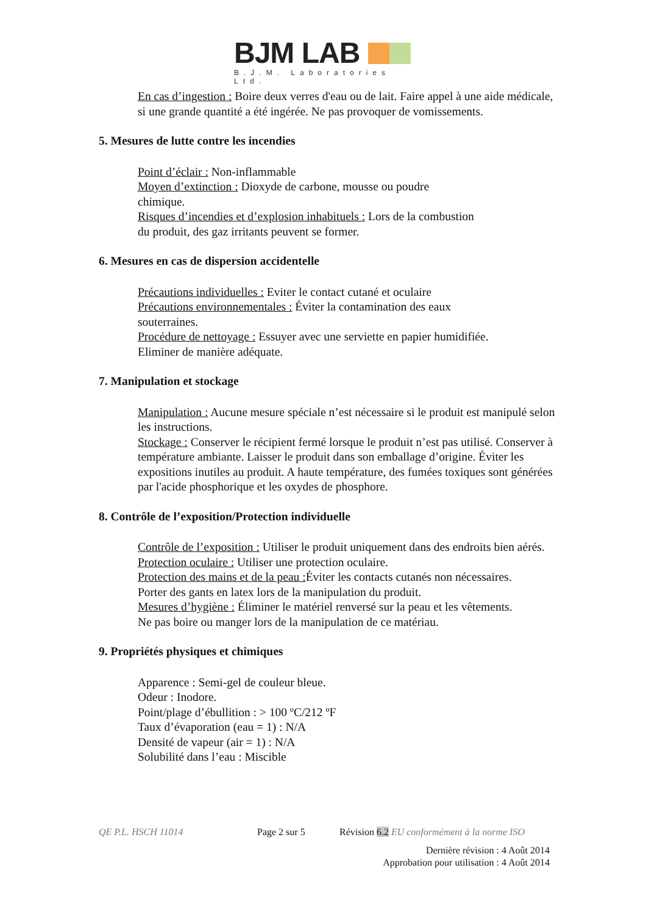BJM LAB
B.J.M. Laboratories Ltd.
En cas d’ingestion : Boire deux verres d'eau ou de lait. Faire appel à une aide médicale, si une grande quantité a été ingérée. Ne pas provoquer de vomissements.
5. Mesures de lutte contre les incendies
Point d’éclair : Non-inflammable
Moyen d’extinction : Dioxyde de carbone, mousse ou poudre
chimique.
Risques d’incendies et d’explosion inhabituels : Lors de la combustion
du produit, des gaz irritants peuvent se former.
6. Mesures en cas de dispersion accidentelle
Précautions individuelles : Eviter le contact cutané et oculaire
Précautions environnementales : Éviter la contamination des eaux
souterraines.
Procédure de nettoyage : Essuyer avec une serviette en papier humidifiée.
Eliminer de manière adéquate.
7. Manipulation et stockage
Manipulation : Aucune mesure spéciale n’est nécessaire si le produit est manipulé selon les instructions.
Stockage : Conserver le récipient fermé lorsque le produit n’est pas utilisé. Conserver à température ambiante. Laisser le produit dans son emballage d’origine. Éviter les expositions inutiles au produit. A haute température, des fumées toxiques sont générées par l'acide phosphorique et les oxydes de phosphore.
8. Contrôle de l’exposition/Protection individuelle
Contrôle de l’exposition : Utiliser le produit uniquement dans des endroits bien aérés.
Protection oculaire : Utiliser une protection oculaire.
Protection des mains et de la peau : Éviter les contacts cutanés non nécessaires.
Porter des gants en latex lors de la manipulation du produit.
Mesures d’hygiène : Éliminer le matériel renversé sur la peau et les vêtements.
Ne pas boire ou manger lors de la manipulation de ce matériau.
9. Propriétés physiques et chimiques
Apparence : Semi-gel de couleur bleue.
Odeur : Inodore.
Point/plage d’ébullition : > 100 ºC/212 ºF
Taux d’évaporation (eau = 1) : N/A
Densité de vapeur (air = 1) : N/A
Solubilité dans l’eau : Miscible
QE P.L. HSCH 11014 Page 2 sur 5 Révision 6.2 EU conformément à la norme ISO
Dernière révision : 4 Août 2014
Approbation pour utilisation : 4 Août 2014